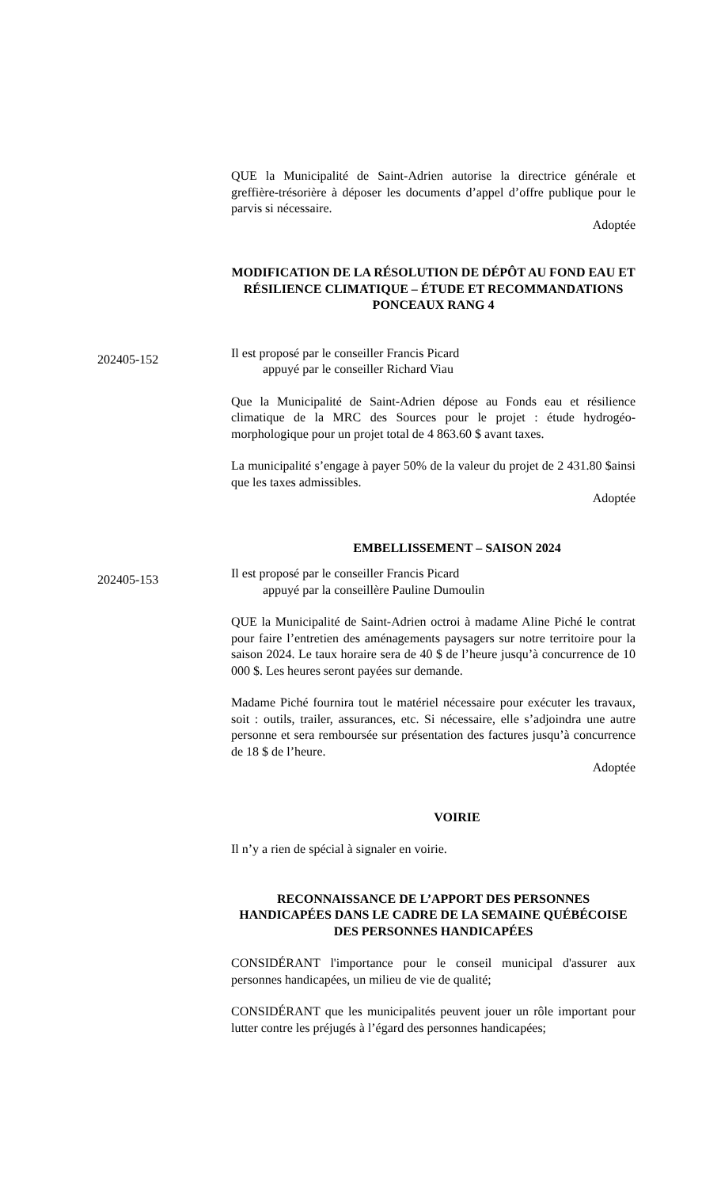QUE la Municipalité de Saint-Adrien autorise la directrice générale et greffière-trésorière à déposer les documents d’appel d’offre publique pour le parvis si nécessaire.
Adoptée
MODIFICATION DE LA RÉSOLUTION DE DÉPÔT AU FOND EAU ET RÉSILIENCE CLIMATIQUE – ÉTUDE ET RECOMMANDATIONS PONCEAUX RANG 4
202405-152
Il est proposé par le conseiller Francis Picard
appuyé par le conseiller Richard Viau
Que la Municipalité de Saint-Adrien dépose au Fonds eau et résilience climatique de la MRC des Sources pour le projet : étude hydrogéo-morphologique pour un projet total de 4 863.60 $ avant taxes.
La municipalité s’engage à payer 50% de la valeur du projet de 2 431.80 $ainsi que les taxes admissibles.
Adoptée
EMBELLISSEMENT – SAISON 2024
202405-153
Il est proposé par le conseiller Francis Picard
appuyé par la conseillère Pauline Dumoulin
QUE la Municipalité de Saint-Adrien octroi à madame Aline Piché le contrat pour faire l’entretien des aménagements paysagers sur notre territoire pour la saison 2024. Le taux horaire sera de 40 $ de l’heure jusqu’à concurrence de 10 000 $. Les heures seront payées sur demande.
Madame Piché fournira tout le matériel nécessaire pour exécuter les travaux, soit : outils, trailer, assurances, etc. Si nécessaire, elle s’adjoindra une autre personne et sera remboursée sur présentation des factures jusqu’à concurrence de 18 $ de l’heure.
Adoptée
VOIRIE
Il n’y a rien de spécial à signaler en voirie.
RECONNAISSANCE DE L’APPORT DES PERSONNES HANDICAPÉES DANS LE CADRE DE LA SEMAINE QUÉBÉCOISE DES PERSONNES HANDICAPÉES
CONSIDÉRANT l'importance pour le conseil municipal d'assurer aux personnes handicapées, un milieu de vie de qualité;
CONSIDÉRANT que les municipalités peuvent jouer un rôle important pour lutter contre les préjugés à l’égard des personnes handicapées;